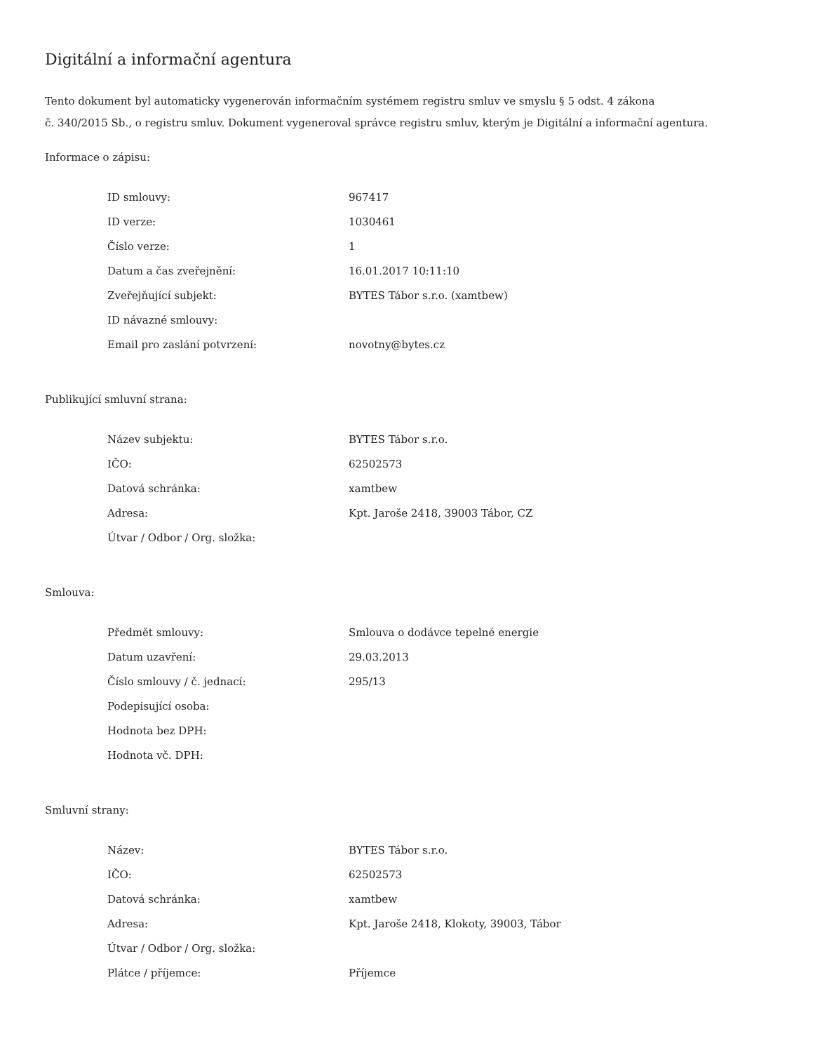Digitální a informační agentura
Tento dokument byl automaticky vygenerován informačním systémem registru smluv ve smyslu § 5 odst. 4 zákona
č. 340/2015 Sb., o registru smluv. Dokument vygeneroval správce registru smluv, kterým je Digitální a informační agentura.
Informace o zápisu:
| ID smlouvy: | 967417 |
| ID verze: | 1030461 |
| Číslo verze: | 1 |
| Datum a čas zveřejnění: | 16.01.2017 10:11:10 |
| Zveřejňující subjekt: | BYTES Tábor s.r.o. (xamtbew) |
| ID návazné smlouvy: | |
| Email pro zaslání potvrzení: | novotny@bytes.cz |
Publikující smluvní strana:
| Název subjektu: | BYTES Tábor s.r.o. |
| IČO: | 62502573 |
| Datová schránka: | xamtbew |
| Adresa: | Kpt. Jaroše 2418, 39003 Tábor, CZ |
| Útvar / Odbor / Org. složka: | |
Smlouva:
| Předmět smlouvy: | Smlouva o dodávce tepelné energie |
| Datum uzavření: | 29.03.2013 |
| Číslo smlouvy / č. jednací: | 295/13 |
| Podepisující osoba: | |
| Hodnota bez DPH: | |
| Hodnota vč. DPH: | |
Smluvní strany:
| Název: | BYTES Tábor s.r.o. |
| IČO: | 62502573 |
| Datová schránka: | xamtbew |
| Adresa: | Kpt. Jaroše 2418, Klokoty, 39003, Tábor |
| Útvar / Odbor / Org. složka: | |
| Plátce / příjemce: | Příjemce |